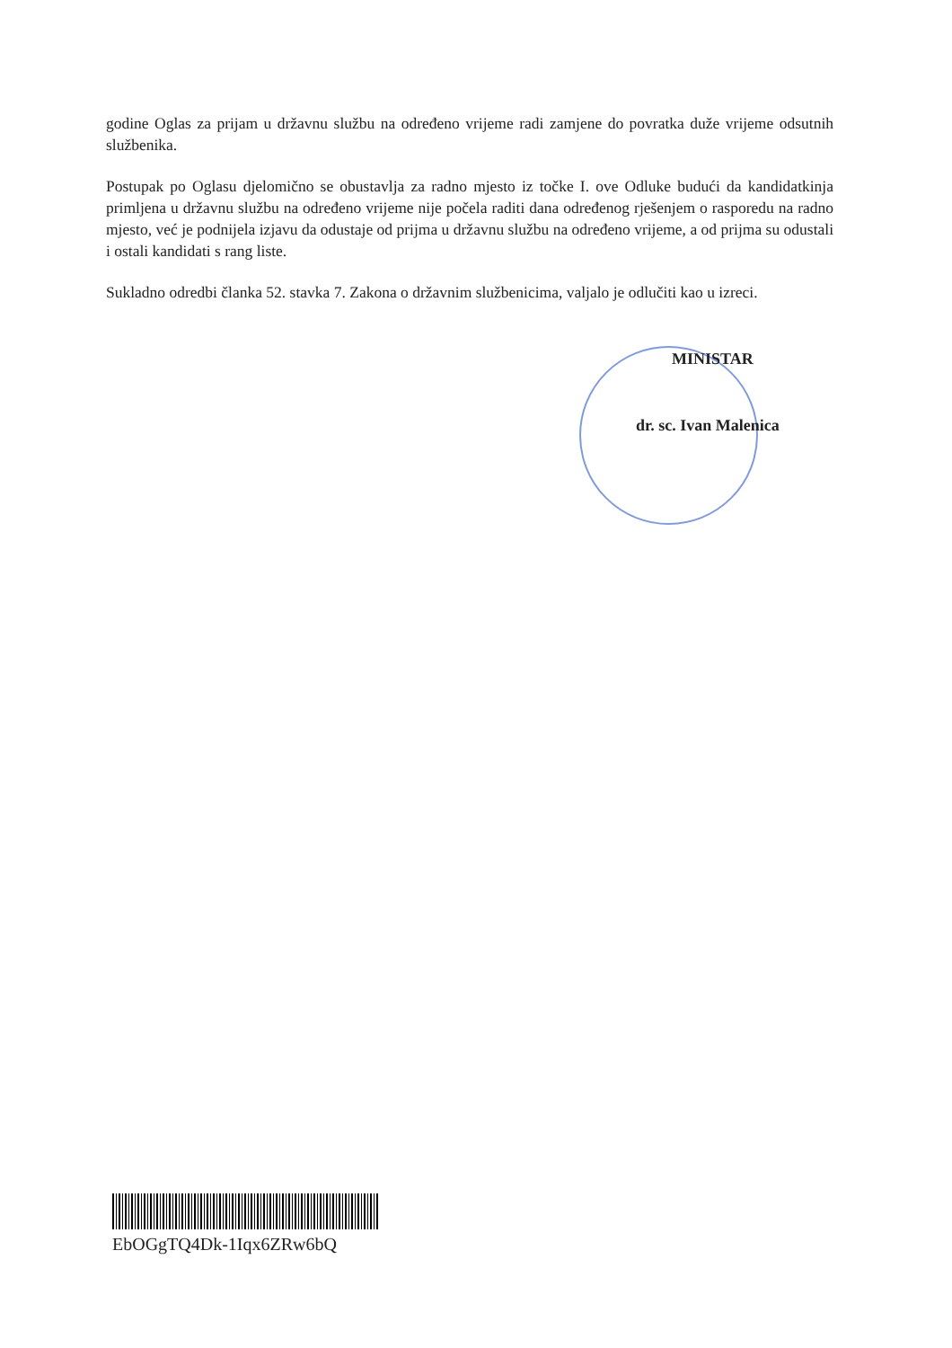godine Oglas za prijam u državnu službu na određeno vrijeme radi zamjene do povratka duže vrijeme odsutnih službenika.
Postupak po Oglasu djelomično se obustavlja za radno mjesto iz točke I. ove Odluke budući da kandidatkinja primljena u državnu službu na određeno vrijeme nije počela raditi dana određenog rješenjem o rasporedu na radno mjesto, već je podnijela izjavu da odustaje od prijma u državnu službu na određeno vrijeme, a od prijma su odustali i ostali kandidati s rang liste.
Sukladno odredbi članka 52. stavka 7. Zakona o državnim službenicima, valjalo je odlučiti kao u izreci.
MINISTAR
dr. sc. Ivan Malenica
EbOGgTQ4Dk-1Iqx6ZRw6bQ